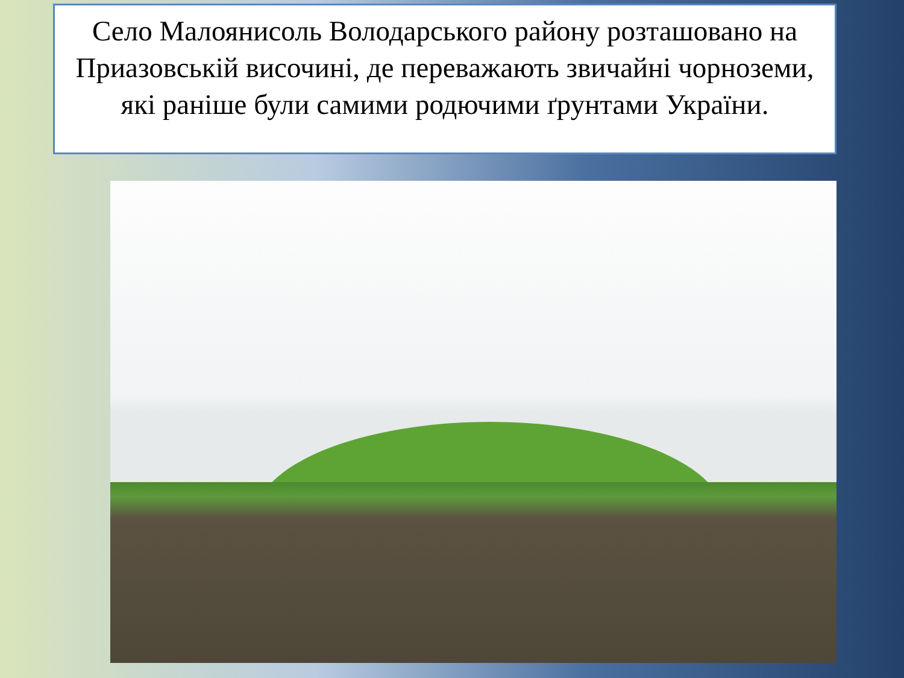Село Малоянисоль Володарського району розташовано на Приазовській височині, де переважають звичайні чорноземи, які раніше були самими родючими ґрунтами України.